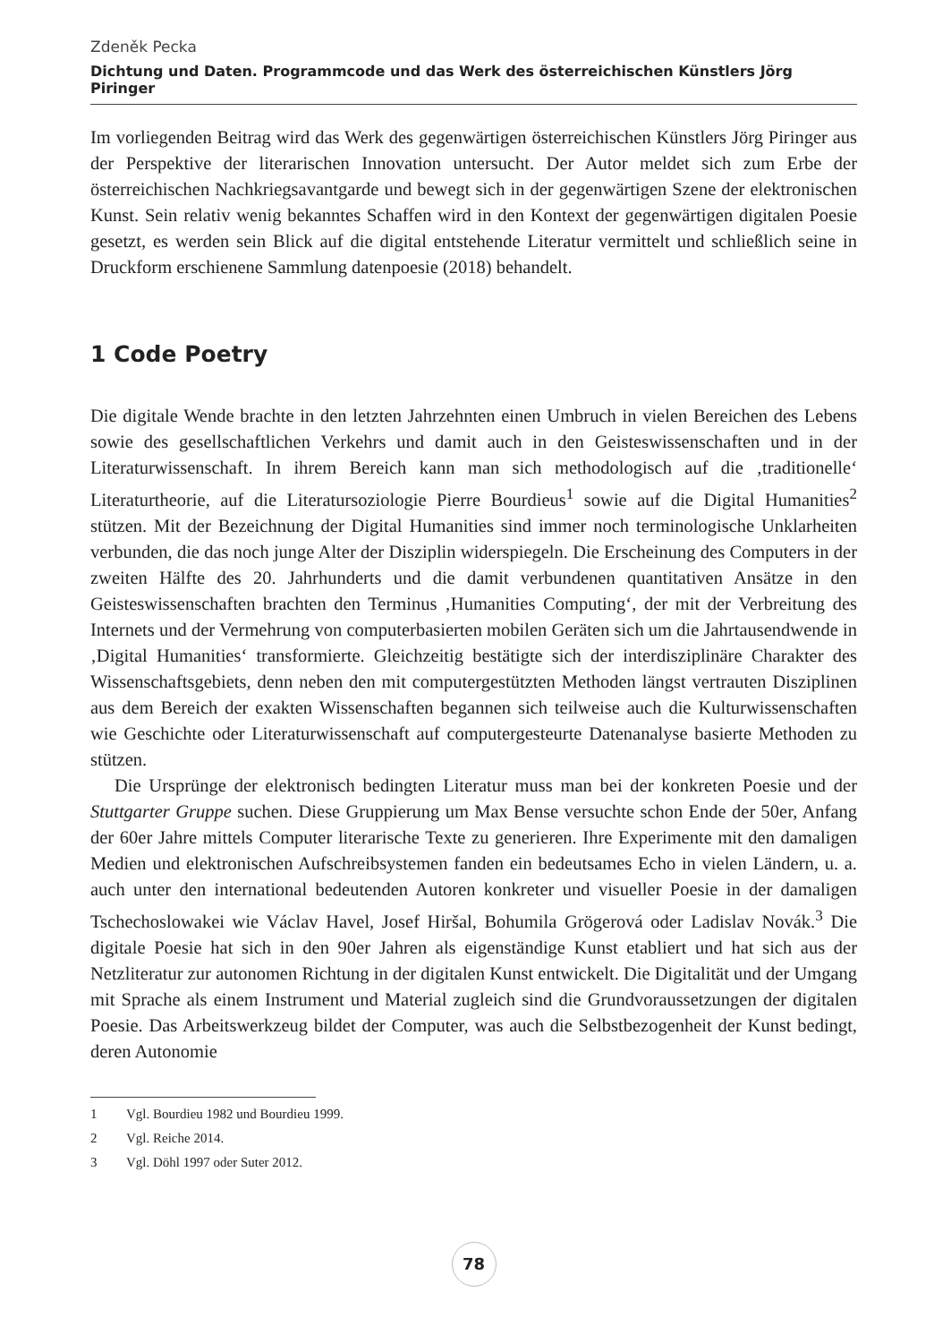Zdeněk Pecka
Dichtung und Daten. Programmcode und das Werk des österreichischen Künstlers Jörg Piringer
Im vorliegenden Beitrag wird das Werk des gegenwärtigen österreichischen Künstlers Jörg Piringer aus der Perspektive der literarischen Innovation untersucht. Der Autor meldet sich zum Erbe der österreichischen Nachkriegsavantgarde und bewegt sich in der gegenwärtigen Szene der elektronischen Kunst. Sein relativ wenig bekanntes Schaffen wird in den Kontext der gegenwärtigen digitalen Poesie gesetzt, es werden sein Blick auf die digital entstehende Literatur vermittelt und schließlich seine in Druckform erschienene Sammlung datenpoesie (2018) behandelt.
1 Code Poetry
Die digitale Wende brachte in den letzten Jahrzehnten einen Umbruch in vielen Bereichen des Lebens sowie des gesellschaftlichen Verkehrs und damit auch in den Geisteswissenschaften und in der Literaturwissenschaft. In ihrem Bereich kann man sich methodologisch auf die ‚traditionelle‘ Literaturtheorie, auf die Literatursoziologie Pierre Bourdieus<sup>1</sup> sowie auf die Digital Humanities<sup>2</sup> stützen. Mit der Bezeichnung der Digital Humanities sind immer noch terminologische Unklarheiten verbunden, die das noch junge Alter der Disziplin widerspiegeln. Die Erscheinung des Computers in der zweiten Hälfte des 20. Jahrhunderts und die damit verbundenen quantitativen Ansätze in den Geisteswissenschaften brachten den Terminus ‚Humanities Computing‘, der mit der Verbreitung des Internets und der Vermehrung von computerbasierten mobilen Geräten sich um die Jahrtausendwende in ‚Digital Humanities‘ transformierte. Gleichzeitig bestätigte sich der interdisziplinäre Charakter des Wissenschaftsgebiets, denn neben den mit computergestützten Methoden längst vertrauten Disziplinen aus dem Bereich der exakten Wissenschaften begannen sich teilweise auch die Kulturwissenschaften wie Geschichte oder Literaturwissenschaft auf computergesteurte Datenanalyse basierte Methoden zu stützen.
Die Ursprünge der elektronisch bedingten Literatur muss man bei der konkreten Poesie und der Stuttgarter Gruppe suchen. Diese Gruppierung um Max Bense versuchte schon Ende der 50er, Anfang der 60er Jahre mittels Computer literarische Texte zu generieren. Ihre Experimente mit den damaligen Medien und elektronischen Aufschreibsystemen fanden ein bedeutsames Echo in vielen Ländern, u. a. auch unter den international bedeutenden Autoren konkreter und visueller Poesie in der damaligen Tschechoslowakei wie Václav Havel, Josef Hiršal, Bohumila Grögerová oder Ladislav Novák.<sup>3</sup> Die digitale Poesie hat sich in den 90er Jahren als eigenständige Kunst etabliert und hat sich aus der Netzliteratur zur autonomen Richtung in der digitalen Kunst entwickelt. Die Digitalität und der Umgang mit Sprache als einem Instrument und Material zugleich sind die Grundvoraussetzungen der digitalen Poesie. Das Arbeitswerkzeug bildet der Computer, was auch die Selbstbezogenheit der Kunst bedingt, deren Autonomie
1 Vgl. Bourdieu 1982 und Bourdieu 1999.
2 Vgl. Reiche 2014.
3 Vgl. Döhl 1997 oder Suter 2012.
78